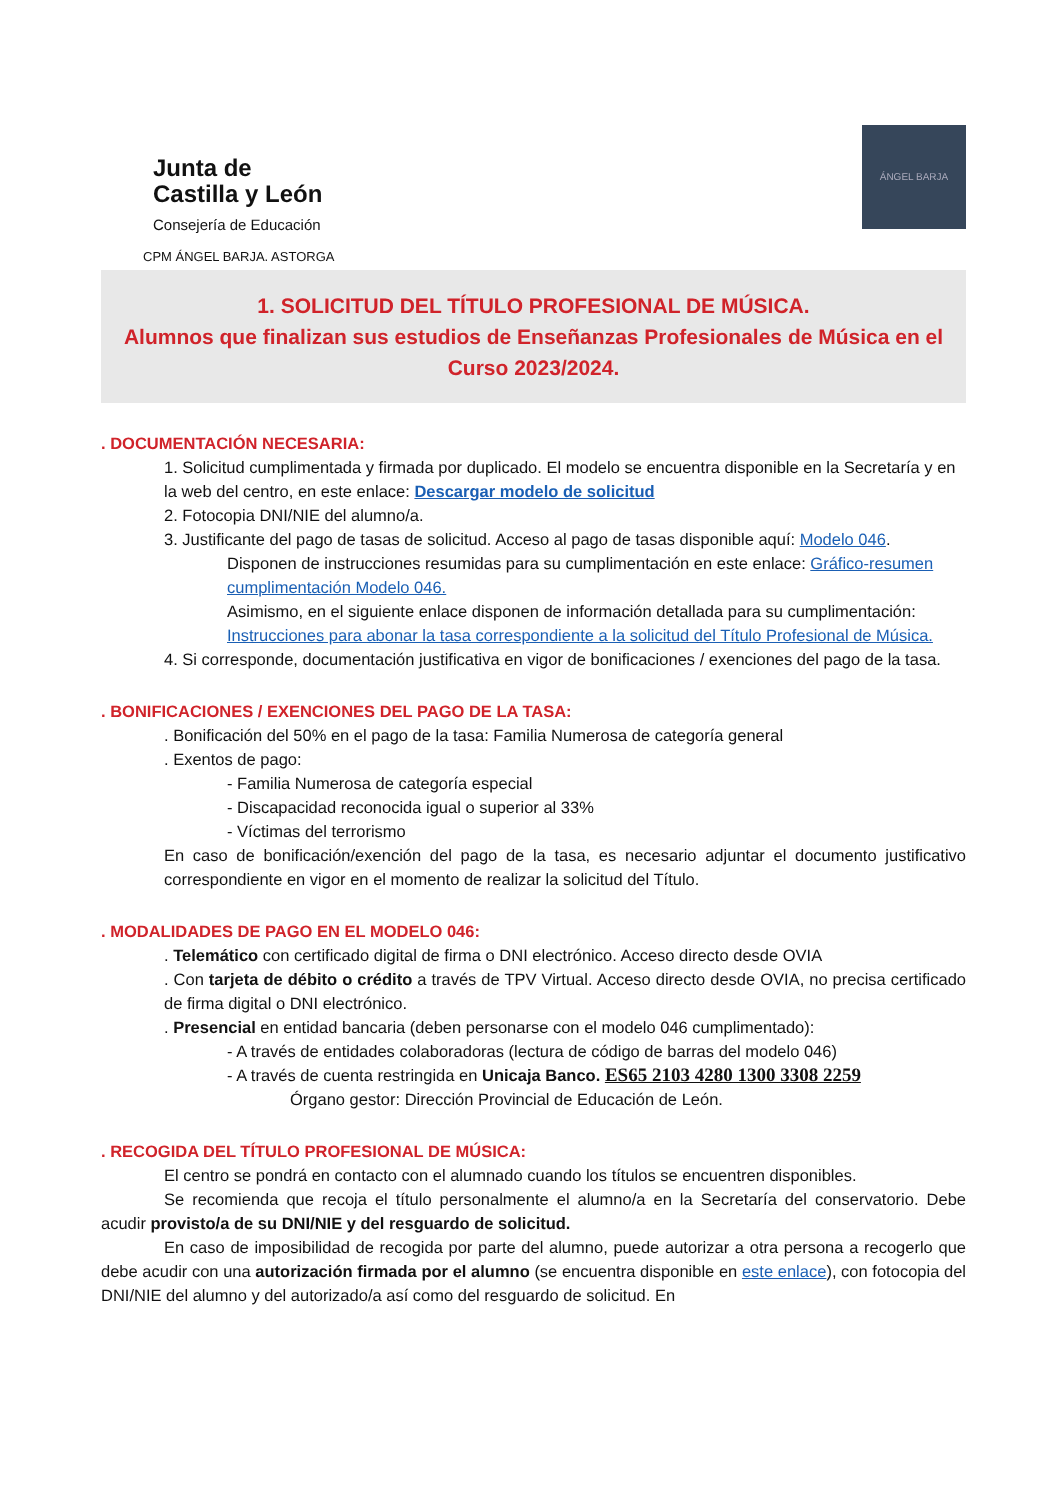Junta de
Castilla y León
Consejería de Educación
CPM ÁNGEL BARJA. ASTORGA
ÁNGEL BARJA
1. SOLICITUD DEL TÍTULO PROFESIONAL DE MÚSICA.
Alumnos que finalizan sus estudios de Enseñanzas Profesionales de Música en el Curso 2023/2024.
. DOCUMENTACIÓN NECESARIA:
1. Solicitud cumplimentada y firmada por duplicado. El modelo se encuentra disponible en la Secretaría y en la web del centro, en este enlace: Descargar modelo de solicitud
2. Fotocopia DNI/NIE del alumno/a.
3. Justificante del pago de tasas de solicitud. Acceso al pago de tasas disponible aquí: Modelo 046.
Disponen de instrucciones resumidas para su cumplimentación en este enlace: Gráfico-resumen cumplimentación Modelo 046.
Asimismo, en el siguiente enlace disponen de información detallada para su cumplimentación: Instrucciones para abonar la tasa correspondiente a la solicitud del Título Profesional de Música.
4. Si corresponde, documentación justificativa en vigor de bonificaciones / exenciones del pago de la tasa.
. BONIFICACIONES / EXENCIONES DEL PAGO DE LA TASA:
. Bonificación del 50% en el pago de la tasa: Familia Numerosa de categoría general
. Exentos de pago:
- Familia Numerosa de categoría especial
- Discapacidad reconocida igual o superior al 33%
- Víctimas del terrorismo
En caso de bonificación/exención del pago de la tasa, es necesario adjuntar el documento justificativo correspondiente en vigor en el momento de realizar la solicitud del Título.
. MODALIDADES DE PAGO EN EL MODELO 046:
. Telemático con certificado digital de firma o DNI electrónico. Acceso directo desde OVIA
. Con tarjeta de débito o crédito a través de TPV Virtual. Acceso directo desde OVIA, no precisa certificado de firma digital o DNI electrónico.
. Presencial en entidad bancaria (deben personarse con el modelo 046 cumplimentado):
- A través de entidades colaboradoras (lectura de código de barras del modelo 046)
- A través de cuenta restringida en Unicaja Banco. ES65 2103 4280 1300 3308 2259
Órgano gestor: Dirección Provincial de Educación de León.
. RECOGIDA DEL TÍTULO PROFESIONAL DE MÚSICA:
El centro se pondrá en contacto con el alumnado cuando los títulos se encuentren disponibles.
Se recomienda que recoja el título personalmente el alumno/a en la Secretaría del conservatorio. Debe acudir provisto/a de su DNI/NIE y del resguardo de solicitud.
En caso de imposibilidad de recogida por parte del alumno, puede autorizar a otra persona a recogerlo que debe acudir con una autorización firmada por el alumno (se encuentra disponible en este enlace), con fotocopia del DNI/NIE del alumno y del autorizado/a así como del resguardo de solicitud. En